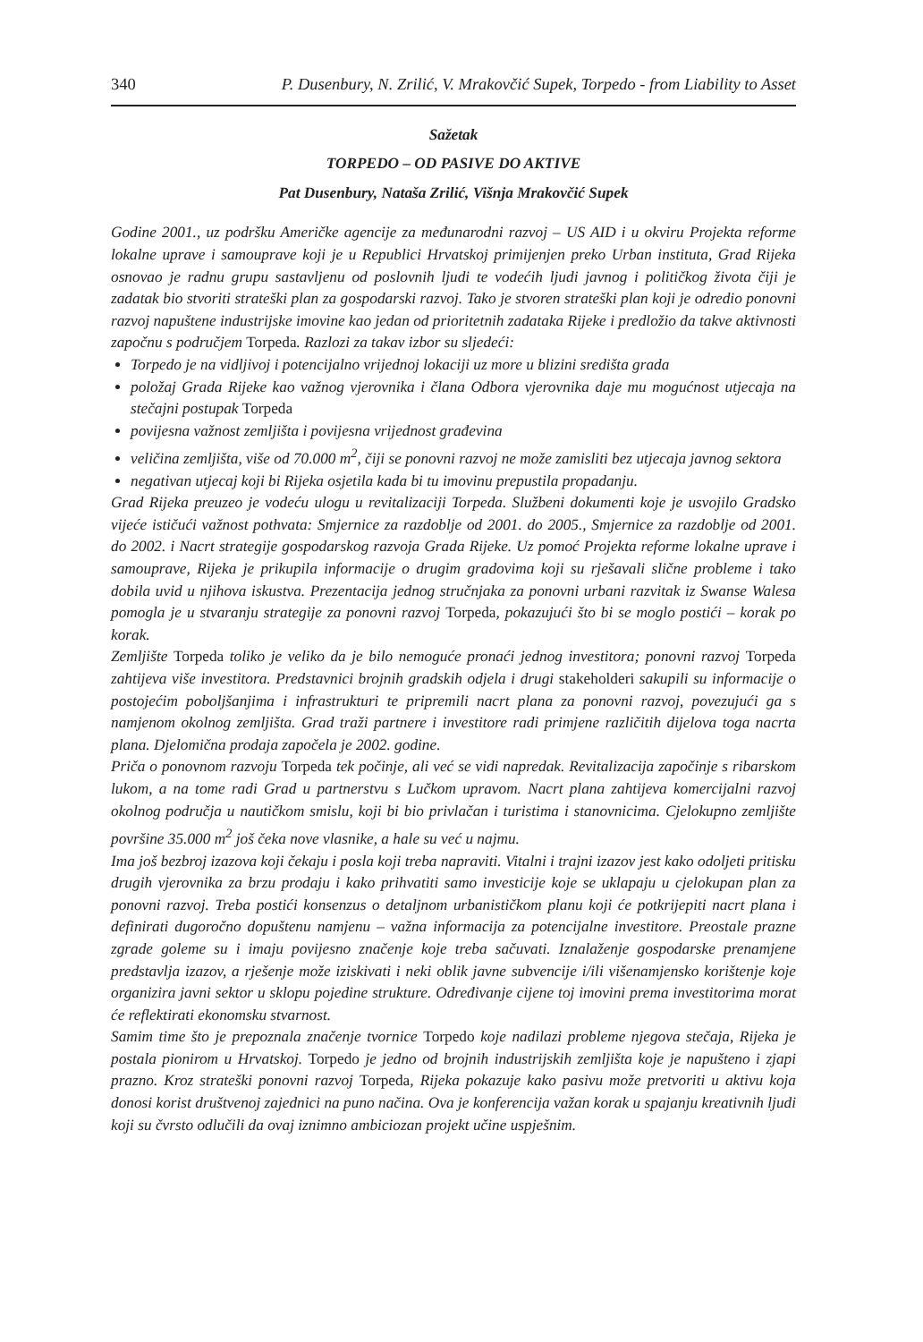340 P. Dusenbury, N. Zrilić, V. Mrakovčić Supek, Torpedo - from Liability to Asset
Sažetak
TORPEDO – OD PASIVE DO AKTIVE
Pat Dusenbury, Nataša Zrilić, Višnja Mrakovčić Supek
Godine 2001., uz podršku Američke agencije za međunarodni razvoj – US AID i u okviru Projekta reforme lokalne uprave i samouprave koji je u Republici Hrvatskoj primijenjen preko Urban instituta, Grad Rijeka osnovao je radnu grupu sastavljenu od poslovnih ljudi te vodećih ljudi javnog i političkog života čiji je zadatak bio stvoriti strateški plan za gospodarski razvoj. Tako je stvoren strateški plan koji je odredio ponovni razvoj napuštene industrijske imovine kao jedan od prioritetnih zadataka Rijeke i predložio da takve aktivnosti započnu s područjem Torpeda. Razlozi za takav izbor su sljedeći:
Torpedo je na vidljivoj i potencijalno vrijednoj lokaciji uz more u blizini središta grada
položaj Grada Rijeke kao važnog vjerovnika i člana Odbora vjerovnika daje mu mogućnost utjecaja na stečajni postupak Torpeda
povijesna važnost zemljišta i povijesna vrijednost građevina
veličina zemljišta, više od 70.000 m<sup>2</sup>, čiji se ponovni razvoj ne može zamisliti bez utjecaja javnog sektora
negativan utjecaj koji bi Rijeka osjetila kada bi tu imovinu prepustila propadanju.
Grad Rijeka preuzeo je vodeću ulogu u revitalizaciji Torpeda. Službeni dokumenti koje je usvojilo Gradsko vijeće ističući važnost pothvata: Smjernice za razdoblje od 2001. do 2005., Smjernice za razdoblje od 2001. do 2002. i Nacrt strategije gospodarskog razvoja Grada Rijeke. Uz pomoć Projekta reforme lokalne uprave i samouprave, Rijeka je prikupila informacije o drugim gradovima koji su rješavali slične probleme i tako dobila uvid u njihova iskustva. Prezentacija jednog stručnjaka za ponovni urbani razvitak iz Swanse Walesa pomogla je u stvaranju strategije za ponovni razvoj Torpeda, pokazujući što bi se moglo postići – korak po korak.
Zemljište Torpeda toliko je veliko da je bilo nemoguće pronaći jednog investitora; ponovni razvoj Torpeda zahtijeva više investitora. Predstavnici brojnih gradskih odjela i drugi stakeholderi sakupili su informacije o postojećim poboljšanjima i infrastrukturi te pripremili nacrt plana za ponovni razvoj, povezujući ga s namjenom okolnog zemljišta. Grad traži partnere i investitore radi primjene različitih dijelova toga nacrta plana. Djelomična prodaja započela je 2002. godine.
Priča o ponovnom razvoju Torpeda tek počinje, ali već se vidi napredak. Revitalizacija započinje s ribarskom lukom, a na tome radi Grad u partnerstvu s Lučkom upravom. Nacrt plana zahtijeva komercijalni razvoj okolnog područja u nautičkom smislu, koji bi bio privlačan i turistima i stanovnicima. Cjelokupno zemljište površine 35.000 m<sup>2</sup> još čeka nove vlasnike, a hale su već u najmu.
Ima još bezbroj izazova koji čekaju i posla koji treba napraviti. Vitalni i trajni izazov jest kako odoljeti pritisku drugih vjerovnika za brzu prodaju i kako prihvatiti samo investicije koje se uklapaju u cjelokupan plan za ponovni razvoj. Treba postići konsenzus o detaljnom urbanističkom planu koji će potkrijepiti nacrt plana i definirati dugoročno dopuštenu namjenu – važna informacija za potencijalne investitore. Preostale prazne zgrade goleme su i imaju povijesno značenje koje treba sačuvati. Iznalaženje gospodarske prenamjene predstavlja izazov, a rješenje može iziskivati i neki oblik javne subvencije i/ili višenamjensko korištenje koje organizira javni sektor u sklopu pojedine strukture. Određivanje cijene toj imovini prema investitorima morat će reflektirati ekonomsku stvarnost.
Samim time što je prepoznala značenje tvornice Torpedo koje nadilazi probleme njegova stečaja, Rijeka je postala pionirom u Hrvatskoj. Torpedo je jedno od brojnih industrijskih zemljišta koje je napušteno i zjapi prazno. Kroz strateški ponovni razvoj Torpeda, Rijeka pokazuje kako pasivu može pretvoriti u aktivu koja donosi korist društvenoj zajednici na puno načina. Ova je konferencija važan korak u spajanju kreativnih ljudi koji su čvrsto odlučili da ovaj iznimno ambiciozan projekt učine uspješnim.